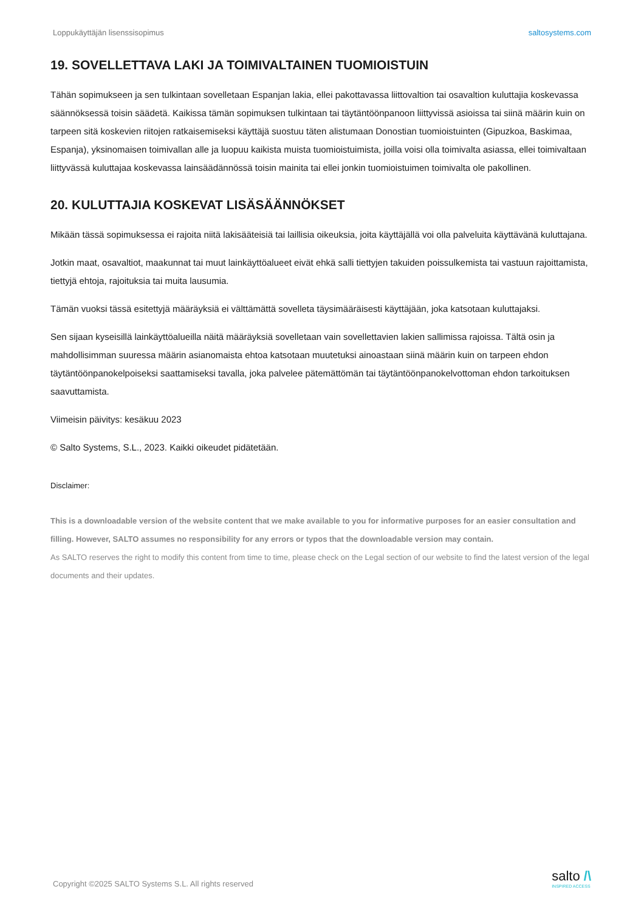Loppukäyttäjän lisenssisopimus saltosystems.com
19. SOVELLETTAVA LAKI JA TOIMIVALTAINEN TUOMIOISTUIN
Tähän sopimukseen ja sen tulkintaan sovelletaan Espanjan lakia, ellei pakottavassa liittovaltion tai osavaltion kuluttajia koskevassa säännöksessä toisin säädetä. Kaikissa tämän sopimuksen tulkintaan tai täytäntöönpanoon liittyvissä asioissa tai siinä määrin kuin on tarpeen sitä koskevien riitojen ratkaisemiseksi käyttäjä suostuu täten alistumaan Donostian tuomioistuinten (Gipuzkoa, Baskimaa, Espanja), yksinomaisen toimivallan alle ja luopuu kaikista muista tuomioistuimista, joilla voisi olla toimivalta asiassa, ellei toimivaltaan liittyvässä kuluttajaa koskevassa lainsäädännössä toisin mainita tai ellei jonkin tuomioistuimen toimivalta ole pakollinen.
20. KULUTTAJIA KOSKEVAT LISÄSÄÄNNÖKSET
Mikään tässä sopimuksessa ei rajoita niitä lakisääteisiä tai laillisia oikeuksia, joita käyttäjällä voi olla palveluita käyttävänä kuluttajana.
Jotkin maat, osavaltiot, maakunnat tai muut lainkäyttöalueet eivät ehkä salli tiettyjen takuiden poissulkemista tai vastuun rajoittamista, tiettyjä ehtoja, rajoituksia tai muita lausumia.
Tämän vuoksi tässä esitettyjä määräyksiä ei välttämättä sovelleta täysimääräisesti käyttäjään, joka katsotaan kuluttajaksi.
Sen sijaan kyseisillä lainkäyttöalueilla näitä määräyksiä sovelletaan vain sovellettavien lakien sallimissa rajoissa. Tältä osin ja mahdollisimman suuressa määrin asianomaista ehtoa katsotaan muutetuksi ainoastaan siinä määrin kuin on tarpeen ehdon täytäntöönpanokelpoiseksi saattamiseksi tavalla, joka palvelee pätemättömän tai täytäntöönpanokelvottoman ehdon tarkoituksen saavuttamista.
Viimeisin päivitys: kesäkuu 2023
© Salto Systems, S.L., 2023. Kaikki oikeudet pidätetään.
Disclaimer:
This is a downloadable version of the website content that we make available to you for informative purposes for an easier consultation and filling. However, SALTO assumes no responsibility for any errors or typos that the downloadable version may contain.
As SALTO reserves the right to modify this content from time to time, please check on the Legal section of our website to find the latest version of the legal documents and their updates.
Copyright ©2025 SALTO Systems S.L. All rights reserved
salto /\
INSPIRED ACCESS